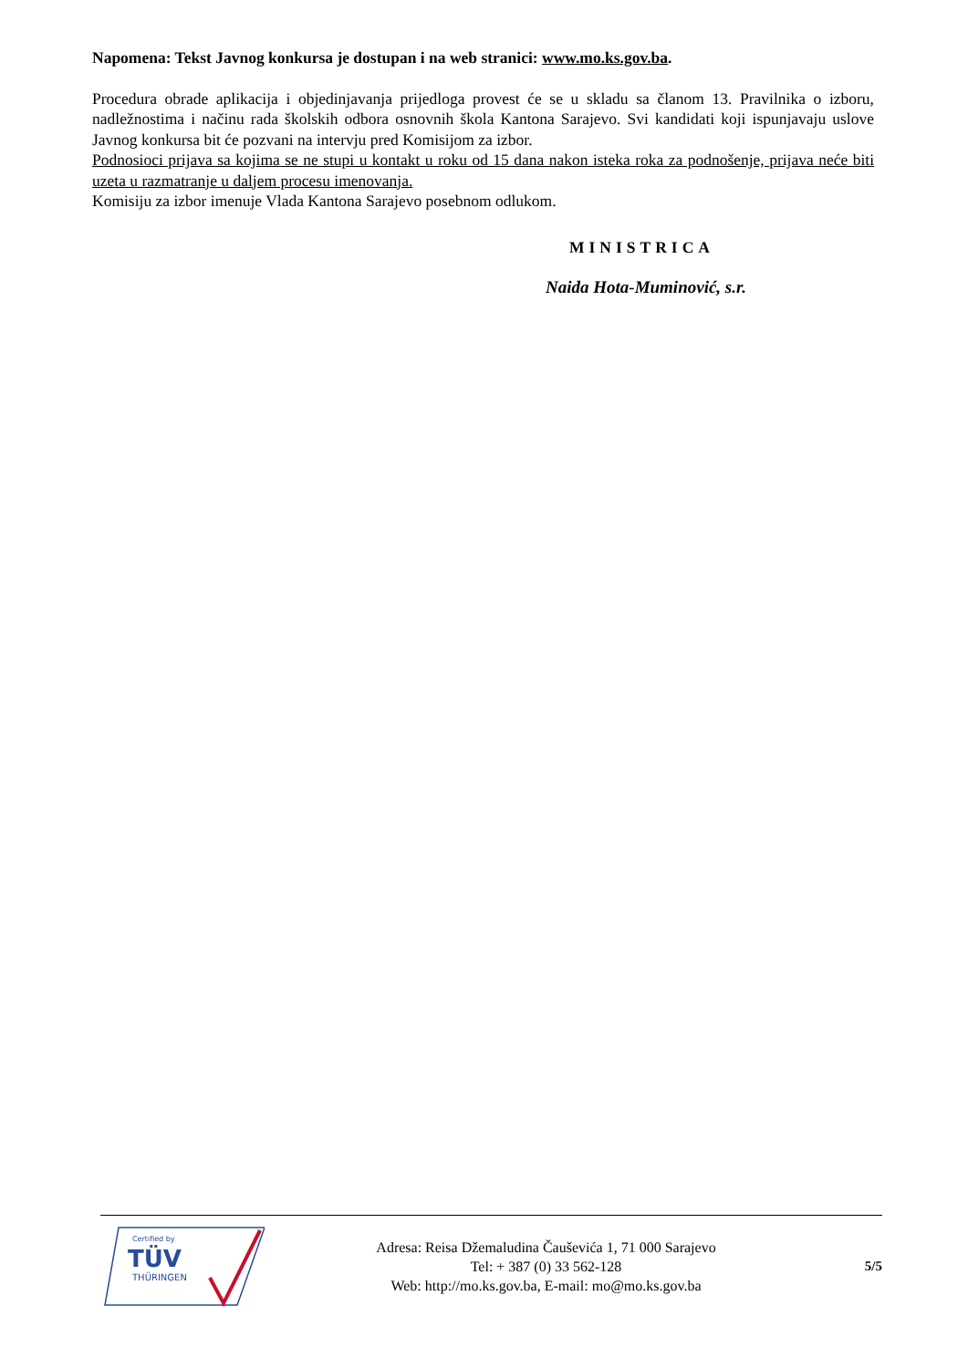Napomena: Tekst Javnog konkursa je dostupan i na web stranici: www.mo.ks.gov.ba.
Procedura obrade aplikacija i objedinjavanja prijedloga provest će se u skladu sa članom 13. Pravilnika o izboru, nadležnostima i načinu rada školskih odbora osnovnih škola Kantona Sarajevo. Svi kandidati koji ispunjavaju uslove Javnog konkursa bit će pozvani na intervju pred Komisijom za izbor.
Podnosioci prijava sa kojima se ne stupi u kontakt u roku od 15 dana nakon isteka roka za podnošenje, prijava neće biti uzeta u razmatranje u daljem procesu imenovanja.
Komisiju za izbor imenuje Vlada Kantona Sarajevo posebnom odlukom.
MINISTRICA
Naida Hota-Muminović, s.r.
Certified by
TÜV
THÜRINGEN
Adresa: Reisa Džemaludina Čauševića 1, 71 000 Sarajevo
Tel: + 387 (0) 33 562-128
Web: http://mo.ks.gov.ba, E-mail: mo@mo.ks.gov.ba
5/5